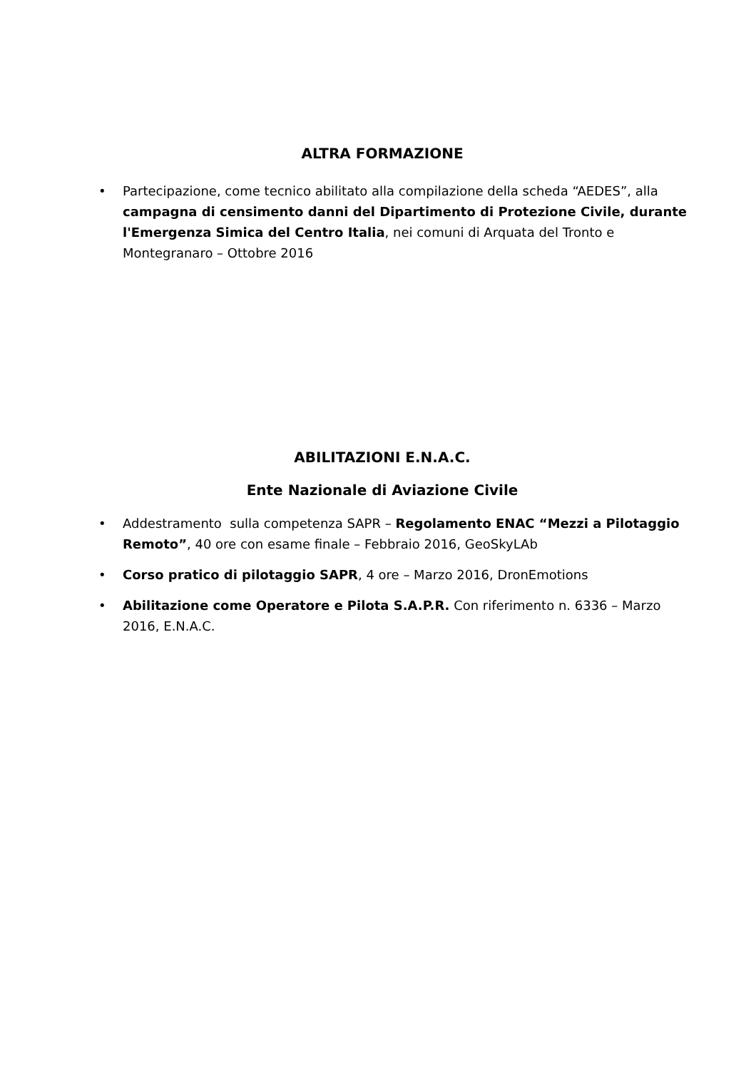ALTRA FORMAZIONE
• Partecipazione, come tecnico abilitato alla compilazione della scheda “AEDES”, alla campagna di censimento danni del Dipartimento di Protezione Civile, durante l'Emergenza Simica del Centro Italia, nei comuni di Arquata del Tronto e Montegranaro – Ottobre 2016
ABILITAZIONI E.N.A.C.
Ente Nazionale di Aviazione Civile
• Addestramento sulla competenza SAPR – Regolamento ENAC “Mezzi a Pilotaggio Remoto”, 40 ore con esame finale – Febbraio 2016, GeoSkyLAb
• Corso pratico di pilotaggio SAPR, 4 ore – Marzo 2016, DronEmotions
• Abilitazione come Operatore e Pilota S.A.P.R. Con riferimento n. 6336 – Marzo 2016, E.N.A.C.